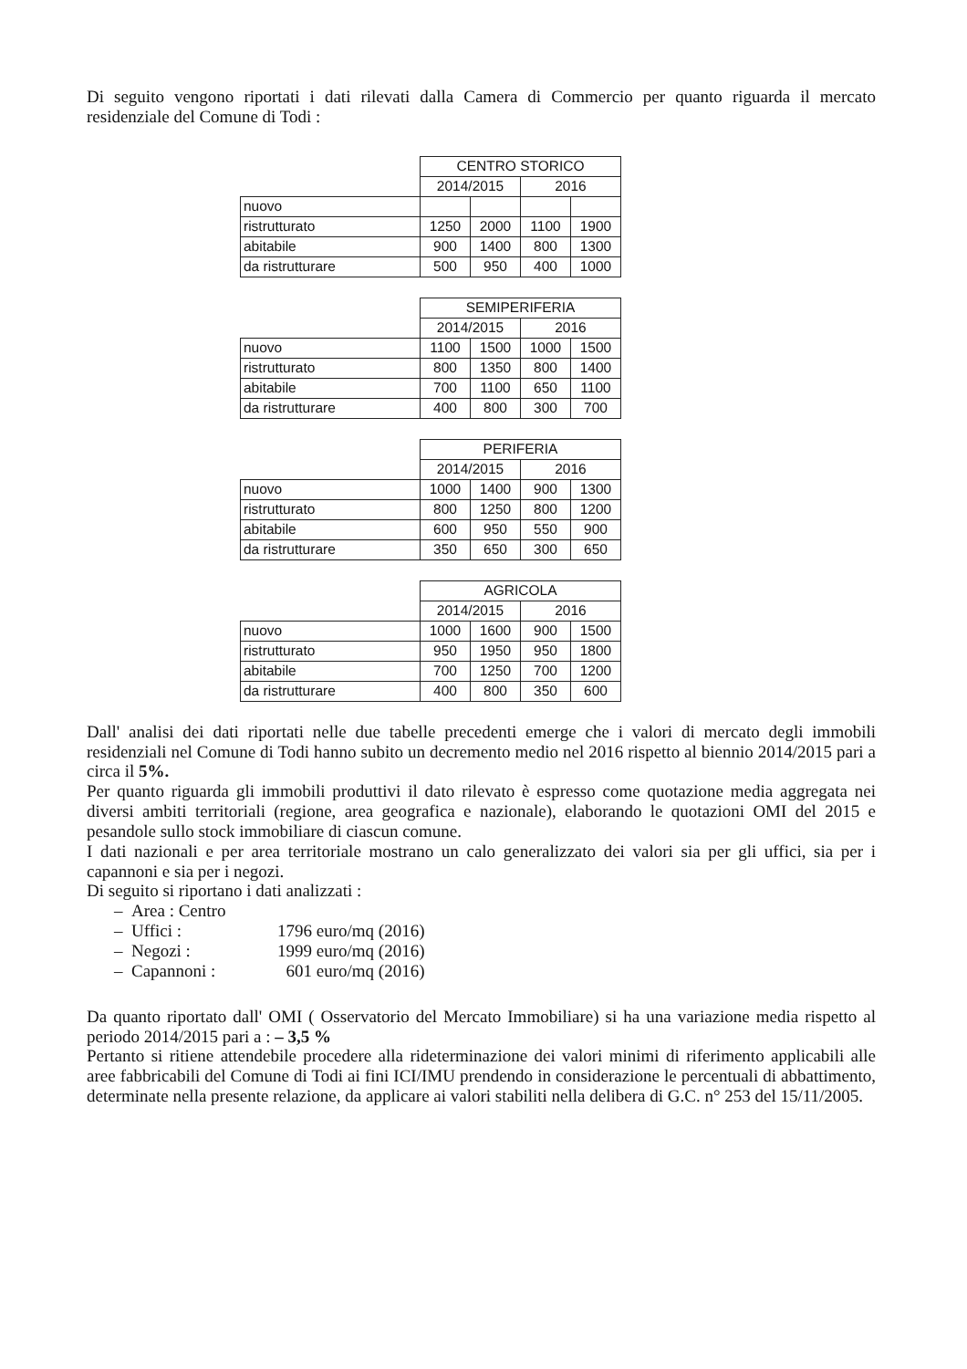Di seguito vengono riportati i dati rilevati dalla Camera di Commercio per quanto riguarda il mercato residenziale del Comune di Todi :
| | CENTRO STORICO | | | |
| --- | --- | --- | --- | --- |
| | 2014/2015 | | 2016 | |
| nuovo | | | | |
| ristrutturato | 1250 | 2000 | 1100 | 1900 |
| abitabile | 900 | 1400 | 800 | 1300 |
| da ristrutturare | 500 | 950 | 400 | 1000 |
| | SEMIPERIFERIA | | | |
| --- | --- | --- | --- | --- |
| | 2014/2015 | | 2016 | |
| nuovo | 1100 | 1500 | 1000 | 1500 |
| ristrutturato | 800 | 1350 | 800 | 1400 |
| abitabile | 700 | 1100 | 650 | 1100 |
| da ristrutturare | 400 | 800 | 300 | 700 |
| | PERIFERIA | | | |
| --- | --- | --- | --- | --- |
| | 2014/2015 | | 2016 | |
| nuovo | 1000 | 1400 | 900 | 1300 |
| ristrutturato | 800 | 1250 | 800 | 1200 |
| abitabile | 600 | 950 | 550 | 900 |
| da ristrutturare | 350 | 650 | 300 | 650 |
| | AGRICOLA | | | |
| --- | --- | --- | --- | --- |
| | 2014/2015 | | 2016 | |
| nuovo | 1000 | 1600 | 900 | 1500 |
| ristrutturato | 950 | 1950 | 950 | 1800 |
| abitabile | 700 | 1250 | 700 | 1200 |
| da ristrutturare | 400 | 800 | 350 | 600 |
Dall' analisi dei dati riportati nelle due tabelle precedenti emerge che i valori di mercato degli immobili residenziali nel Comune di Todi hanno subito un decremento medio nel 2016 rispetto al biennio 2014/2015 pari a circa il 5%.
Per quanto riguarda gli immobili produttivi il dato rilevato è espresso come quotazione media aggregata nei diversi ambiti territoriali (regione, area geografica e nazionale), elaborando le quotazioni OMI del 2015 e pesandole sullo stock immobiliare di ciascun comune.
I dati nazionali e per area territoriale mostrano un calo generalizzato dei valori sia per gli uffici, sia per i capannoni e sia per i negozi.
Di seguito si riportano i dati analizzati :
– Area : Centro
– Uffici : 1796 euro/mq (2016)
– Negozi : 1999 euro/mq (2016)
– Capannoni : 601 euro/mq (2016)
Da quanto riportato dall' OMI ( Osservatorio del Mercato Immobiliare) si ha una variazione media rispetto al periodo 2014/2015 pari a : – 3,5 %
Pertanto si ritiene attendebile procedere alla rideterminazione dei valori minimi di riferimento applicabili alle aree fabbricabili del Comune di Todi ai fini ICI/IMU prendendo in considerazione le percentuali di abbattimento, determinate nella presente relazione, da applicare ai valori stabiliti nella delibera di G.C. n° 253 del 15/11/2005.